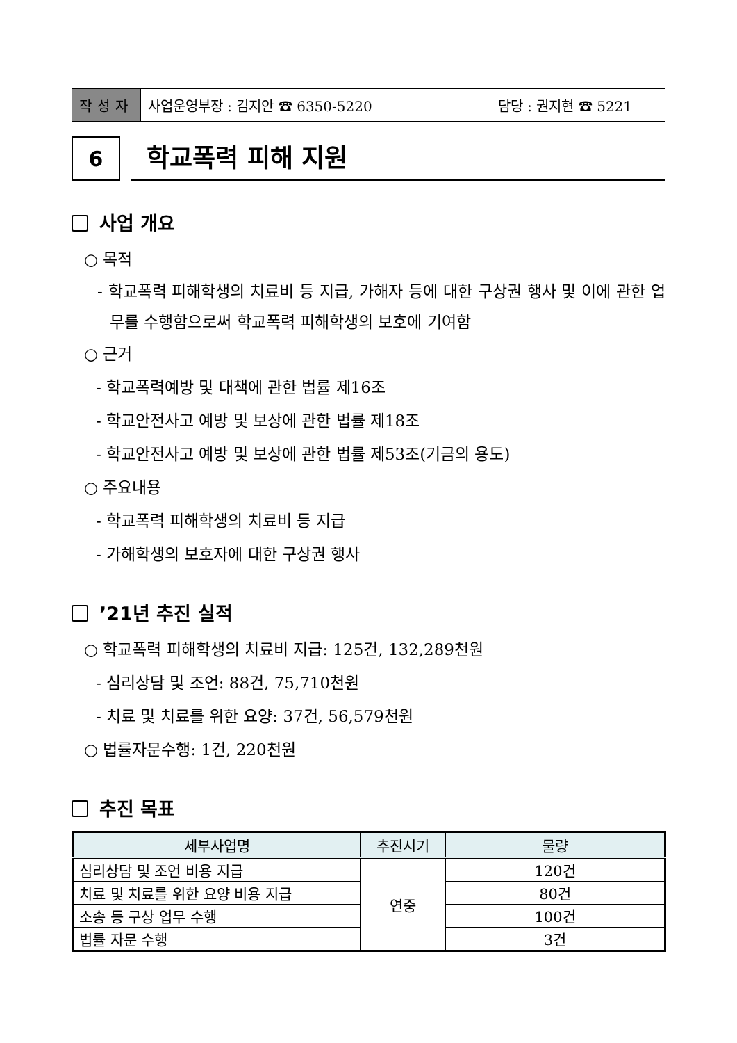작성자
사업운영부장 : 김지안 ☎ 6350-5220 담당 : 권지현 ☎ 5221
6
학교폭력 피해 지원
사업 개요
○ 목적
- 학교폭력 피해학생의 치료비 등 지급, 가해자 등에 대한 구상권 행사 및 이에 관한 업무를 수행함으로써 학교폭력 피해학생의 보호에 기여함
○ 근거
- 학교폭력예방 및 대책에 관한 법률 제16조
- 학교안전사고 예방 및 보상에 관한 법률 제18조
- 학교안전사고 예방 및 보상에 관한 법률 제53조(기금의 용도)
○ 주요내용
- 학교폭력 피해학생의 치료비 등 지급
- 가해학생의 보호자에 대한 구상권 행사
’21년 추진 실적
○ 학교폭력 피해학생의 치료비 지급: 125건, 132,289천원
- 심리상담 및 조언: 88건, 75,710천원
- 치료 및 치료를 위한 요양: 37건, 56,579천원
○ 법률자문수행: 1건, 220천원
추진 목표
| 세부사업명 | 추진시기 | 물량 |
| --- | --- | --- |
| 심리상담 및 조언 비용 지급 | 연중 | 120건 |
| 치료 및 치료를 위한 요양 비용 지급 | | 80건 |
| 소송 등 구상 업무 수행 | | 100건 |
| 법률 자문 수행 | | 3건 |